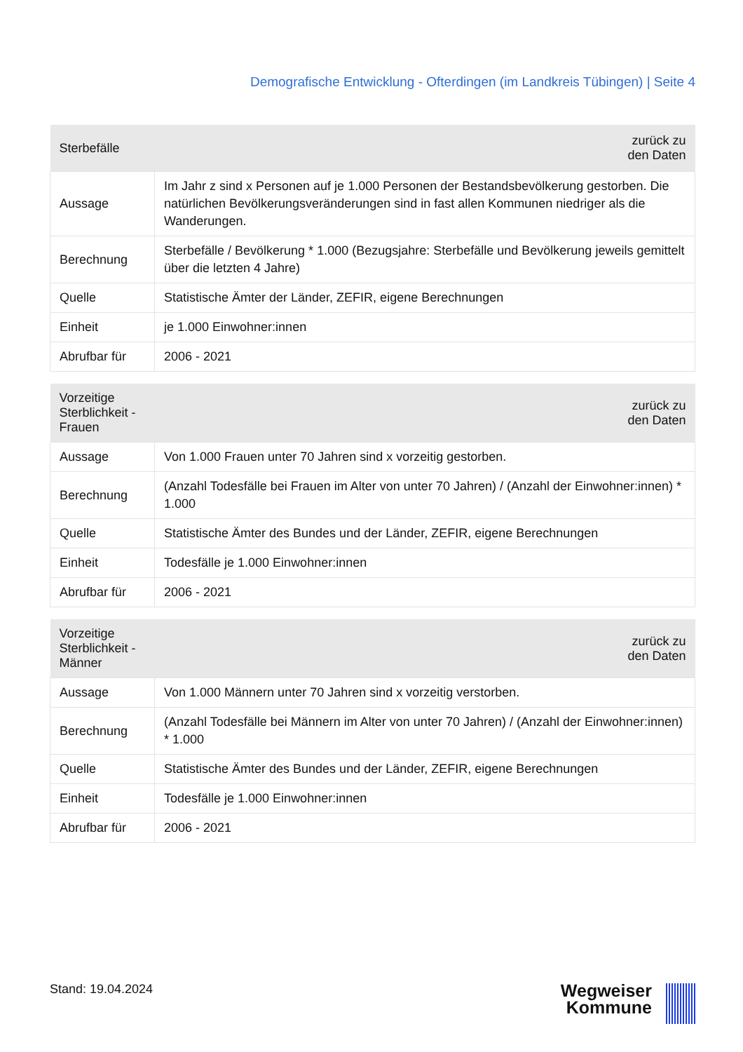Demografische Entwicklung - Ofterdingen (im Landkreis Tübingen) | Seite 4
| Sterbefälle | zurück zu den Daten |
| --- | --- |
| Aussage | Im Jahr z sind x Personen auf je 1.000 Personen der Bestandsbevölkerung gestorben. Die natürlichen Bevölkerungsveränderungen sind in fast allen Kommunen niedriger als die Wanderungen. |
| Berechnung | Sterbefälle / Bevölkerung * 1.000 (Bezugsjahre: Sterbefälle und Bevölkerung jeweils gemittelt über die letzten 4 Jahre) |
| Quelle | Statistische Ämter der Länder, ZEFIR, eigene Berechnungen |
| Einheit | je 1.000 Einwohner:innen |
| Abrufbar für | 2006 - 2021 |
| Vorzeitige Sterblichkeit - Frauen | zurück zu den Daten |
| --- | --- |
| Aussage | Von 1.000 Frauen unter 70 Jahren sind x vorzeitig gestorben. |
| Berechnung | (Anzahl Todesfälle bei Frauen im Alter von unter 70 Jahren) / (Anzahl der Einwohner:innen) * 1.000 |
| Quelle | Statistische Ämter des Bundes und der Länder, ZEFIR, eigene Berechnungen |
| Einheit | Todesfälle je 1.000 Einwohner:innen |
| Abrufbar für | 2006 - 2021 |
| Vorzeitige Sterblichkeit - Männer | zurück zu den Daten |
| --- | --- |
| Aussage | Von 1.000 Männern unter 70 Jahren sind x vorzeitig verstorben. |
| Berechnung | (Anzahl Todesfälle bei Männern im Alter von unter 70 Jahren) / (Anzahl der Einwohner:innen) * 1.000 |
| Quelle | Statistische Ämter des Bundes und der Länder, ZEFIR, eigene Berechnungen |
| Einheit | Todesfälle je 1.000 Einwohner:innen |
| Abrufbar für | 2006 - 2021 |
Stand: 19.04.2024
Wegweiser
Kommune